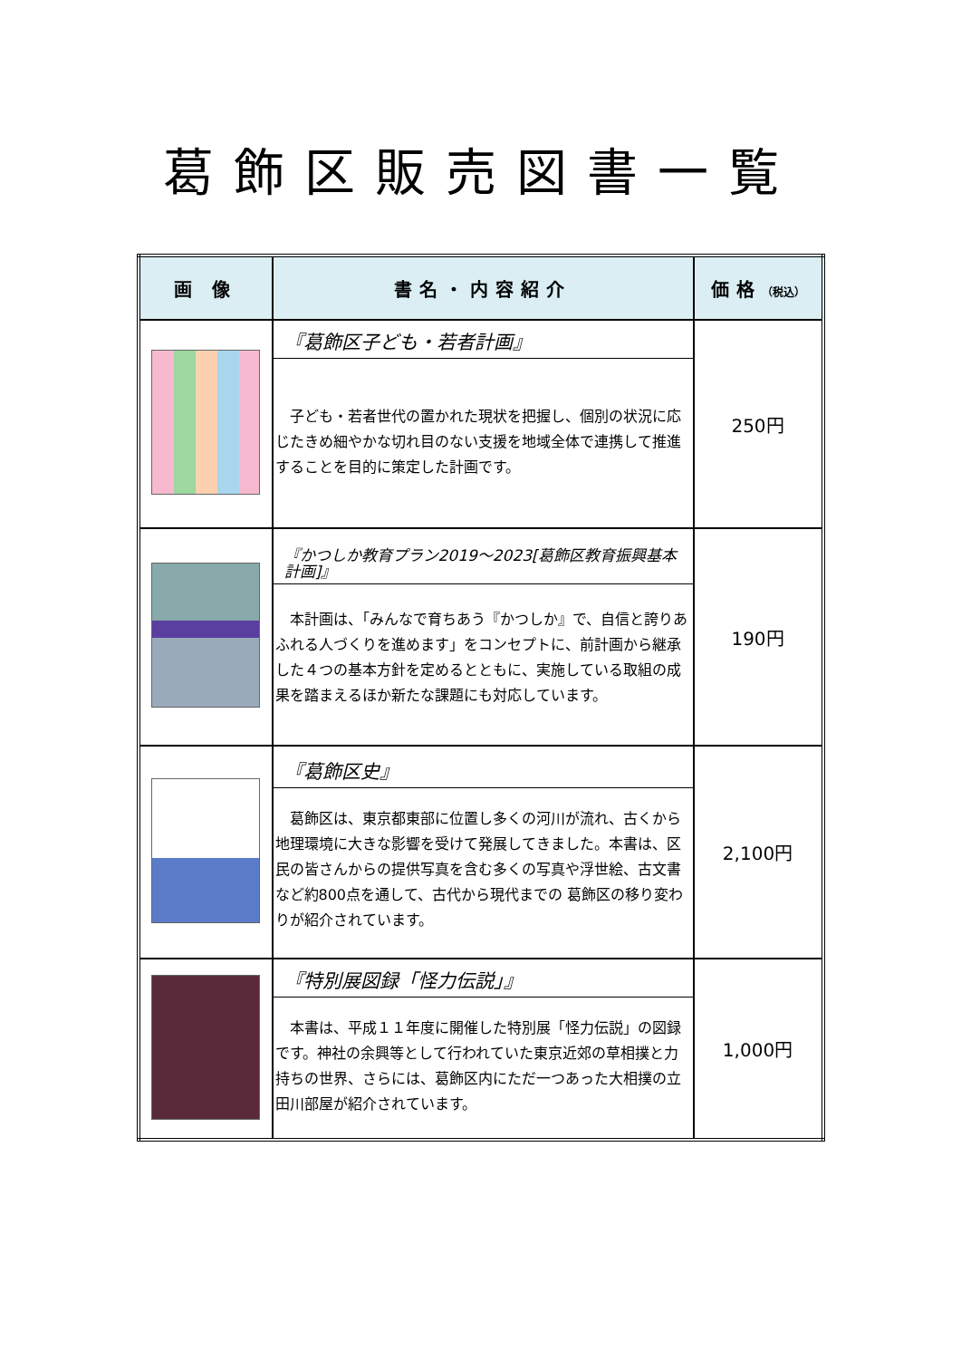葛飾区販売図書一覧
| 画 像 | 書名・内容紹介 | 価格 （税込） |
| --- | --- | --- |
| | 『葛飾区子ども・若者計画』 子ども・若者世代の置かれた現状を把握し、個別の状況に応じたきめ細やかな切れ目のない支援を地域全体で連携して推進することを目的に策定した計画です。 | 250円 |
| | 『かつしか教育プラン2019～2023[葛飾区教育振興基本計画]』 本計画は、「みんなで育ちあう『かつしか』で、自信と誇りあふれる人づくりを進めます」をコンセプトに、前計画から継承した４つの基本方針を定めるとともに、実施している取組の成果を踏まえるほか新たな課題にも対応しています。 | 190円 |
| | 『葛飾区史』 葛飾区は、東京都東部に位置し多くの河川が流れ、古くから地理環境に大きな影響を受けて発展してきました。本書は、区民の皆さんからの提供写真を含む多くの写真や浮世絵、古文書など約800点を通して、古代から現代までの 葛飾区の移り変わりが紹介されています。 | 2,100円 |
| | 『特別展図録「怪力伝説」』 本書は、平成１１年度に開催した特別展「怪力伝説」の図録です。神社の余興等として行われていた東京近郊の草相撲と力持ちの世界、さらには、葛飾区内にただ一つあった大相撲の立田川部屋が紹介されています。 | 1,000円 |